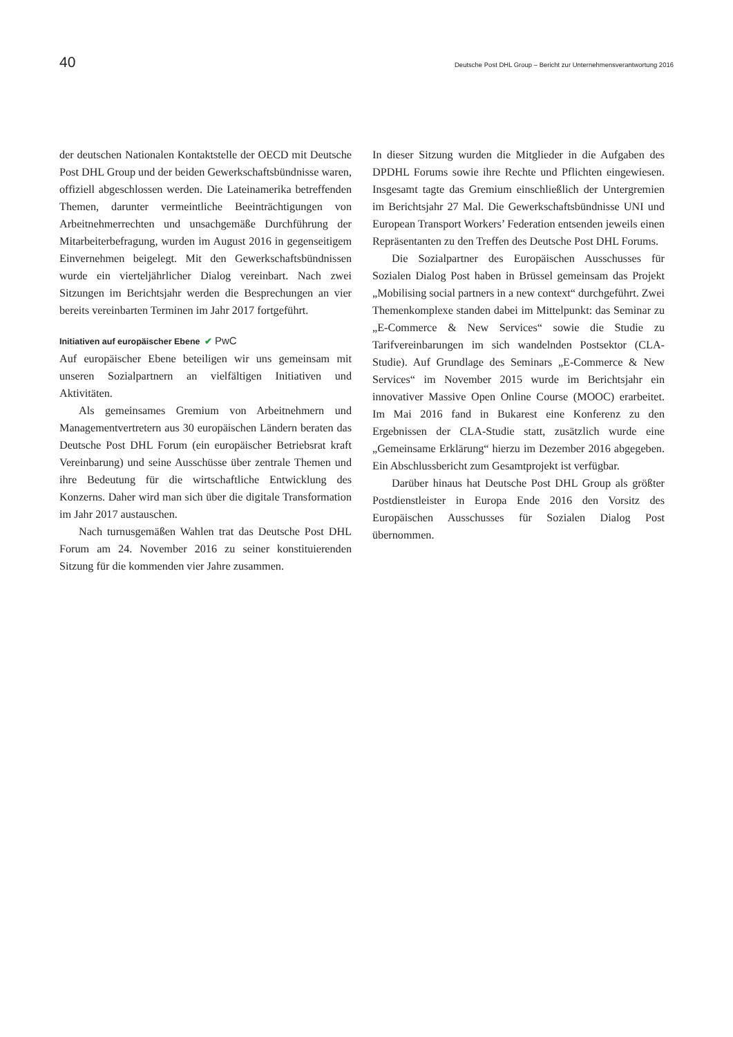40 Deutsche Post DHL Group – Bericht zur Unternehmensverantwortung 2016
der deutschen Nationalen Kontaktstelle der OECD mit Deutsche Post DHL Group und der beiden Gewerkschafts­bündnisse waren, offiziell abgeschlossen werden. Die Lateinamerika betreffenden Themen, darunter vermeintliche Beeinträchtigungen von Arbeitnehmerrechten und unsachgemäße Durchführung der Mitarbeiterbefragung, wurden im August 2016 in gegenseitigem Einvernehmen beigelegt. Mit den Gewerkschaftsbündnissen wurde ein vierteljährlicher Dialog vereinbart. Nach zwei Sitzungen im Berichtsjahr werden die Besprechungen an vier bereits vereinbarten Terminen im Jahr 2017 fortgeführt.
Initiativen auf europäischer Ebene ✔ PwC
Auf europäischer Ebene beteiligen wir uns gemeinsam mit unseren Sozialpartnern an vielfältigen Initiativen und Aktivitäten.
Als gemeinsames Gremium von Arbeitnehmern und Managementvertretern aus 30 europäischen Ländern beraten das Deutsche Post DHL Forum (ein europäischer Betriebsrat kraft Vereinbarung) und seine Ausschüsse über zentrale Themen und ihre Bedeutung für die wirtschaftliche Entwicklung des Konzerns. Daher wird man sich über die digitale Transformation im Jahr 2017 austauschen.
Nach turnusgemäßen Wahlen trat das Deutsche Post DHL Forum am 24. November 2016 zu seiner konstituierenden Sitzung für die kommenden vier Jahre zusammen.
In dieser Sitzung wurden die Mitglieder in die Aufgaben des DPDHL Forums sowie ihre Rechte und Pflichten eingewiesen. Insgesamt tagte das Gremium einschließlich der Untergremien im Berichtsjahr 27 Mal. Die Gewerkschaftsbündnisse UNI und European Transport Workers’ Federation entsenden jeweils einen Repräsentanten zu den Treffen des Deutsche Post DHL Forums.
Die Sozialpartner des Europäischen Ausschusses für Sozialen Dialog Post haben in Brüssel gemeinsam das Projekt „Mobilising social partners in a new context“ durchgeführt. Zwei Themenkomplexe standen dabei im Mittelpunkt: das Seminar zu „E-Commerce & New Services“ sowie die Studie zu Tarifvereinbarungen im sich wandelnden Postsektor (CLA-Studie). Auf Grundlage des Seminars „E-Commerce & New Services“ im November 2015 wurde im Berichtsjahr ein innovativer Massive Open Online Course (MOOC) erarbeitet. Im Mai 2016 fand in Bukarest eine Konferenz zu den Ergebnissen der CLA-Studie statt, zusätzlich wurde eine „Gemeinsame Erklärung“ hierzu im Dezember 2016 abgegeben. Ein Abschlussbericht zum Gesamtprojekt ist verfügbar.
Darüber hinaus hat Deutsche Post DHL Group als größter Postdienstleister in Europa Ende 2016 den Vorsitz des Europäischen Ausschusses für Sozialen Dialog Post übernommen.